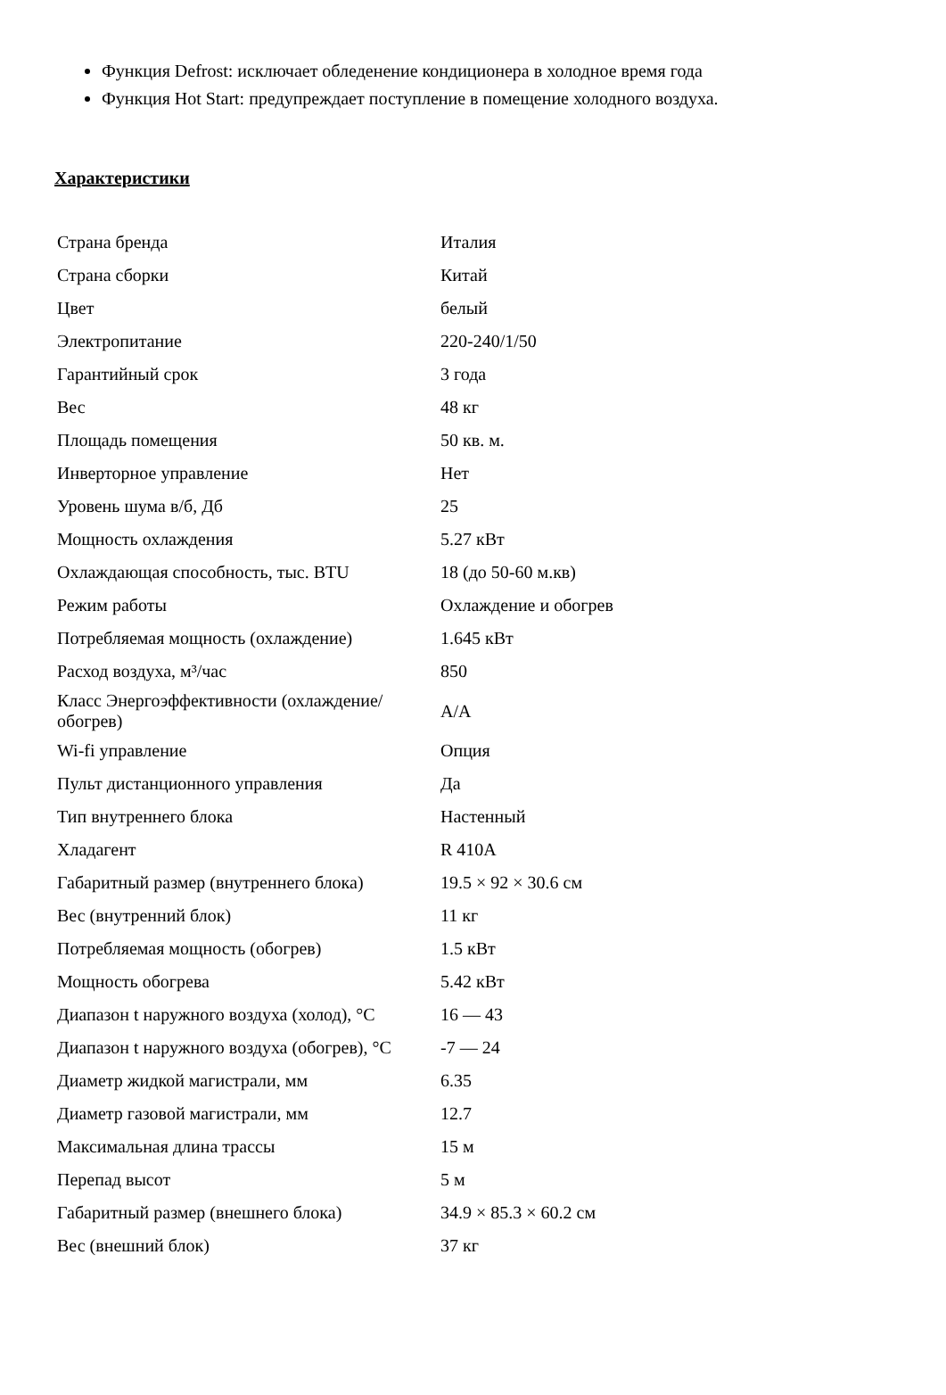Функция Defrost: исключает обледенение кондиционера в холодное время года
Функция Hot Start: предупреждает поступление в помещение холодного воздуха.
Характеристики
| Страна бренда | Италия |
| Страна сборки | Китай |
| Цвет | белый |
| Электропитание | 220-240/1/50 |
| Гарантийный срок | 3 года |
| Вес | 48 кг |
| Площадь помещения | 50 кв. м. |
| Инверторное управление | Нет |
| Уровень шума в/б, Дб | 25 |
| Мощность охлаждения | 5.27 кВт |
| Охлаждающая способность, тыс. BTU | 18 (до 50-60 м.кв) |
| Режим работы | Охлаждение и обогрев |
| Потребляемая мощность (охлаждение) | 1.645 кВт |
| Расход воздуха, м³/час | 850 |
| Класс Энергоэффективности (охлаждение/обогрев) | A/A |
| Wi-fi управление | Опция |
| Пульт дистанционного управления | Да |
| Тип внутреннего блока | Настенный |
| Хладагент | R 410A |
| Габаритный размер (внутреннего блока) | 19.5 × 92 × 30.6 см |
| Вес (внутренний блок) | 11 кг |
| Потребляемая мощность (обогрев) | 1.5 кВт |
| Мощность обогрева | 5.42 кВт |
| Диапазон t наружного воздуха (холод), °C | 16 — 43 |
| Диапазон t наружного воздуха (обогрев), °C | -7 — 24 |
| Диаметр жидкой магистрали, мм | 6.35 |
| Диаметр газовой магистрали, мм | 12.7 |
| Максимальная длина трассы | 15 м |
| Перепад высот | 5 м |
| Габаритный размер (внешнего блока) | 34.9 × 85.3 × 60.2 см |
| Вес (внешний блок) | 37 кг |